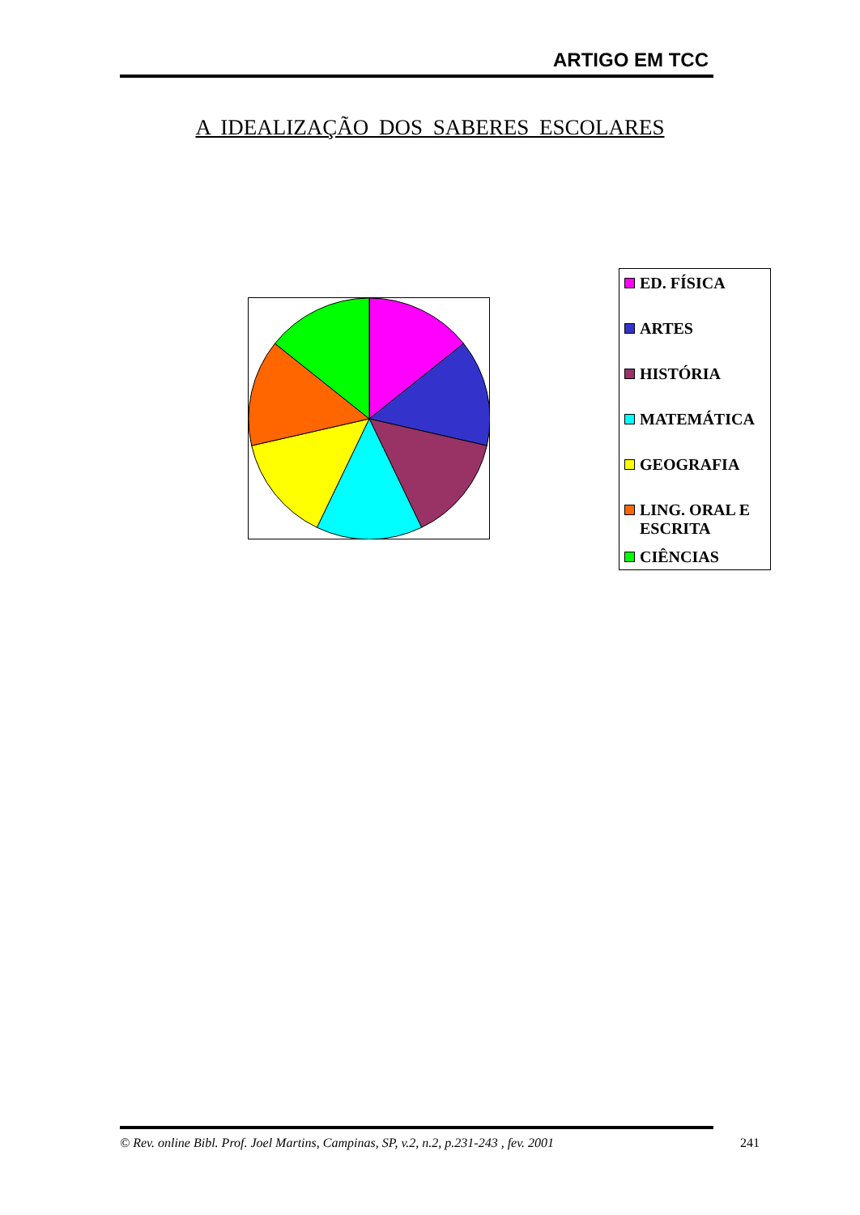ARTIGO EM TCC
A IDEALIZAÇÃO DOS SABERES ESCOLARES
ED. FÍSICA
ARTES
HISTÓRIA
MATEMÁTICA
GEOGRAFIA
LING. ORAL E ESCRITA
CIÊNCIAS
© Rev. online Bibl. Prof. Joel Martins, Campinas, SP, v.2, n.2, p.231-243 , fev. 2001 241